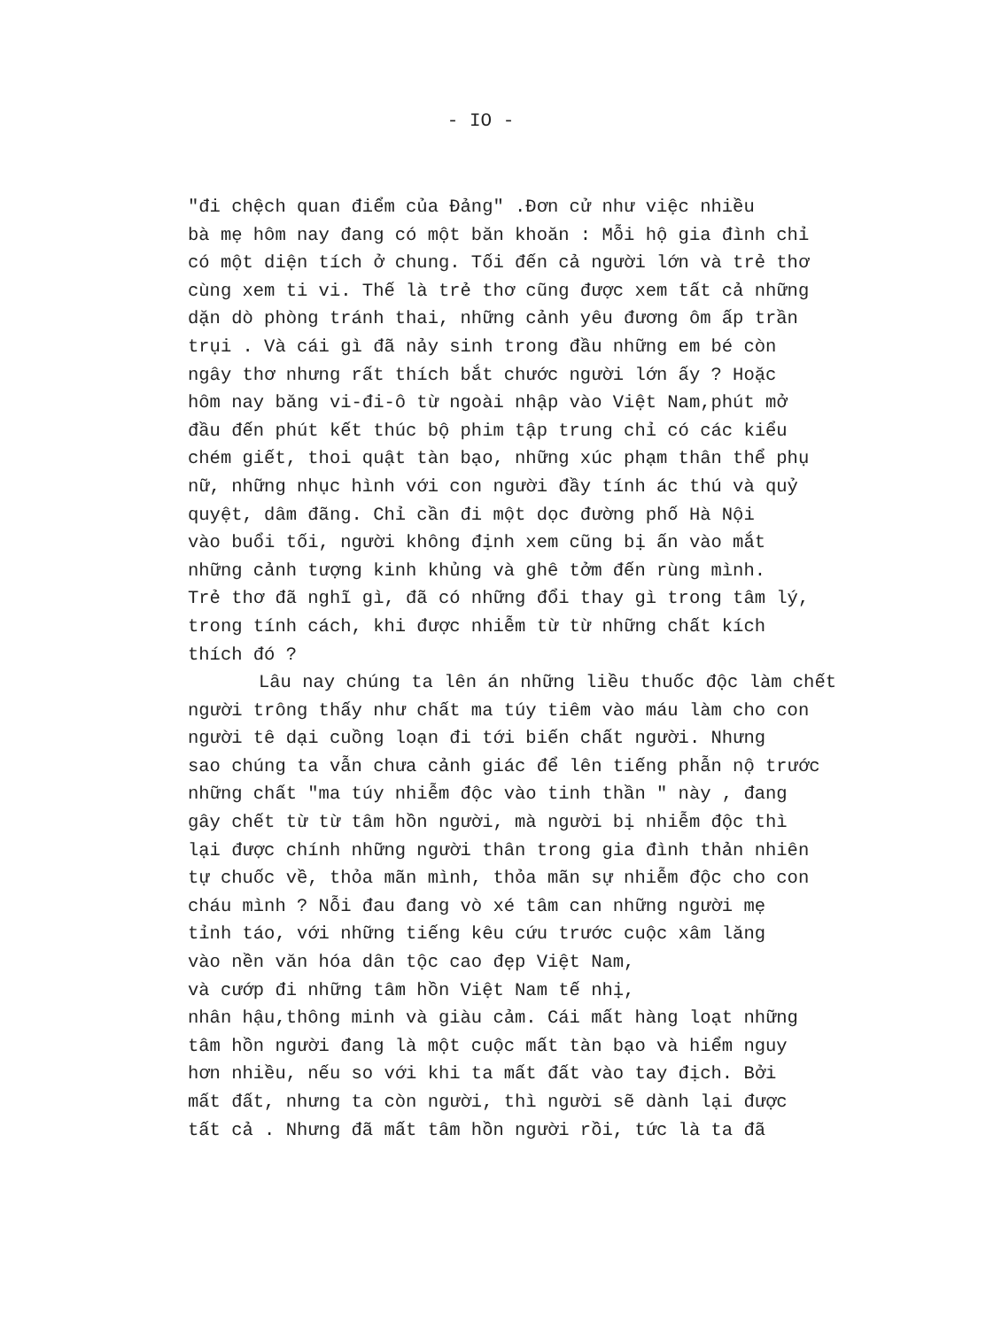- IO -
"đi chệch quan điểm của Đảng" .Đơn cử như việc nhiều bà mẹ hôm nay đang có một băn khoăn : Mỗi hộ gia đình chỉ có một diện tích ở chung. Tối đến cả người lớn và trẻ thơ cùng xem ti vi. Thế là trẻ thơ cũng được xem tất cả những dặn dò phòng tránh thai, những cảnh yêu đương ôm ấp trần trụi . Và cái gì đã nảy sinh trong đầu những em bé còn ngây thơ nhưng rất thích bắt chước người lớn ấy ? Hoặc hôm nay băng vi-đi-ô từ ngoài nhập vào Việt Nam,phút mở đầu đến phút kết thúc bộ phim tập trung chỉ có các kiểu chém giết, thoi quật tàn bạo, những xúc phạm thân thể phụ nữ, những nhục hình với con người đầy tính ác thú và quỷ quyệt, dâm đãng. Chỉ cần đi một dọc đường phố Hà Nội vào buổi tối, người không định xem cũng bị ấn vào mắt những cảnh tượng kinh khủng và ghê tởm đến rùng mình. Trẻ thơ đã nghĩ gì, đã có những đổi thay gì trong tâm lý, trong tính cách, khi được nhiễm từ từ những chất kích thích đó ?
Lâu nay chúng ta lên án những liều thuốc độc làm chết người trông thấy như chất ma túy tiêm vào máu làm cho con người tê dại cuồng loạn đi tới biến chất người. Nhưng sao chúng ta vẫn chưa cảnh giác để lên tiếng phẫn nộ trước những chất "ma túy nhiễm độc vào tinh thần " này , đang gây chết từ từ tâm hồn người, mà người bị nhiễm độc thì lại được chính những người thân trong gia đình thản nhiên tự chuốc về, thỏa mãn mình, thỏa mãn sự nhiễm độc cho con cháu mình ? Nỗi đau đang vò xé tâm can những người mẹ tỉnh táo, với những tiếng kêu cứu trước cuộc xâm lăng vào nền văn hóa dân tộc cao đẹp Việt Nam, và cướp đi những tâm hồn Việt Nam tế nhị, nhân hậu,thông minh và giàu cảm. Cái mất hàng loạt những tâm hồn người đang là một cuộc mất tàn bạo và hiểm nguy hơn nhiều, nếu so với khi ta mất đất vào tay địch. Bởi mất đất, nhưng ta còn người, thì người sẽ dành lại được tất cả . Nhưng đã mất tâm hồn người rồi, tức là ta đã